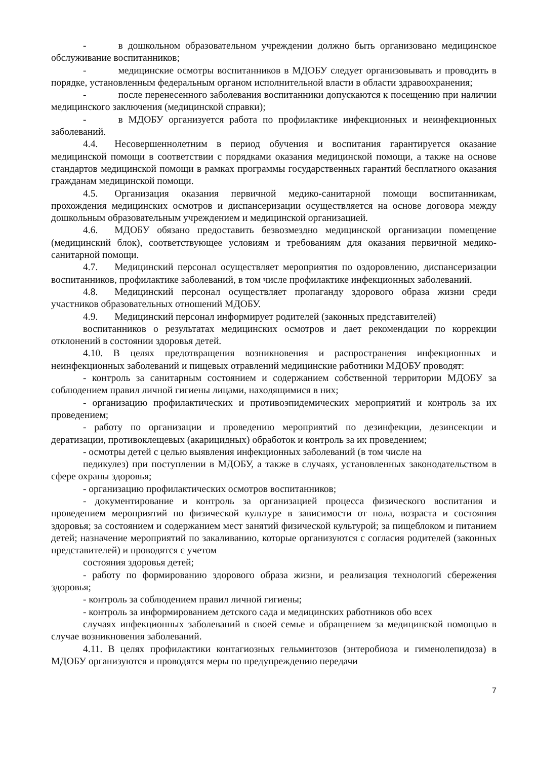- в дошкольном образовательном учреждении должно быть организовано медицинское обслуживание воспитанников;
- медицинские осмотры воспитанников в МДОБУ следует организовывать и проводить в порядке, установленным федеральным органом исполнительной власти в области здравоохранения;
- после перенесенного заболевания воспитанники допускаются к посещению при наличии медицинского заключения (медицинской справки);
- в МДОБУ организуется работа по профилактике инфекционных и неинфекционных заболеваний.
4.4. Несовершеннолетним в период обучения и воспитания гарантируется оказание медицинской помощи в соответствии с порядками оказания медицинской помощи, а также на основе стандартов медицинской помощи в рамках программы государственных гарантий бесплатного оказания гражданам медицинской помощи.
4.5. Организация оказания первичной медико-санитарной помощи воспитанникам, прохождения медицинских осмотров и диспансеризации осуществляется на основе договора между дошкольным образовательным учреждением и медицинской организацией.
4.6. МДОБУ обязано предоставить безвозмездно медицинской организации помещение (медицинский блок), соответствующее условиям и требованиям для оказания первичной медико-санитарной помощи.
4.7. Медицинский персонал осуществляет мероприятия по оздоровлению, диспансеризации воспитанников, профилактике заболеваний, в том числе профилактике инфекционных заболеваний.
4.8. Медицинский персонал осуществляет пропаганду здорового образа жизни среди участников образовательных отношений МДОБУ.
4.9. Медицинский персонал информирует родителей (законных представителей)
воспитанников о результатах медицинских осмотров и дает рекомендации по коррекции отклонений в состоянии здоровья детей.
4.10. В целях предотвращения возникновения и распространения инфекционных и неинфекционных заболеваний и пищевых отравлений медицинские работники МДОБУ проводят:
- контроль за санитарным состоянием и содержанием собственной территории МДОБУ за соблюдением правил личной гигиены лицами, находящимися в них;
- организацию профилактических и противоэпидемических мероприятий и контроль за их проведением;
- работу по организации и проведению мероприятий по дезинфекции, дезинсекции и дератизации, противоклещевых (акарицидных) обработок и контроль за их проведением;
- осмотры детей с целью выявления инфекционных заболеваний (в том числе на
педикулез) при поступлении в МДОБУ, а также в случаях, установленных законодательством в сфере охраны здоровья;
- организацию профилактических осмотров воспитанников;
- документирование и контроль за организацией процесса физического воспитания и проведением мероприятий по физической культуре в зависимости от пола, возраста и состояния здоровья; за состоянием и содержанием мест занятий физической культурой; за пищеблоком и питанием детей; назначение мероприятий по закаливанию, которые организуются с согласия родителей (законных представителей) и проводятся с учетом
состояния здоровья детей;
- работу по формированию здорового образа жизни, и реализация технологий сбережения здоровья;
- контроль за соблюдением правил личной гигиены;
- контроль за информированием детского сада и медицинских работников обо всех
случаях инфекционных заболеваний в своей семье и обращением за медицинской помощью в случае возникновения заболеваний.
4.11. В целях профилактики контагиозных гельминтозов (энтеробиоза и гименолепидоза) в МДОБУ организуются и проводятся меры по предупреждению передачи
7